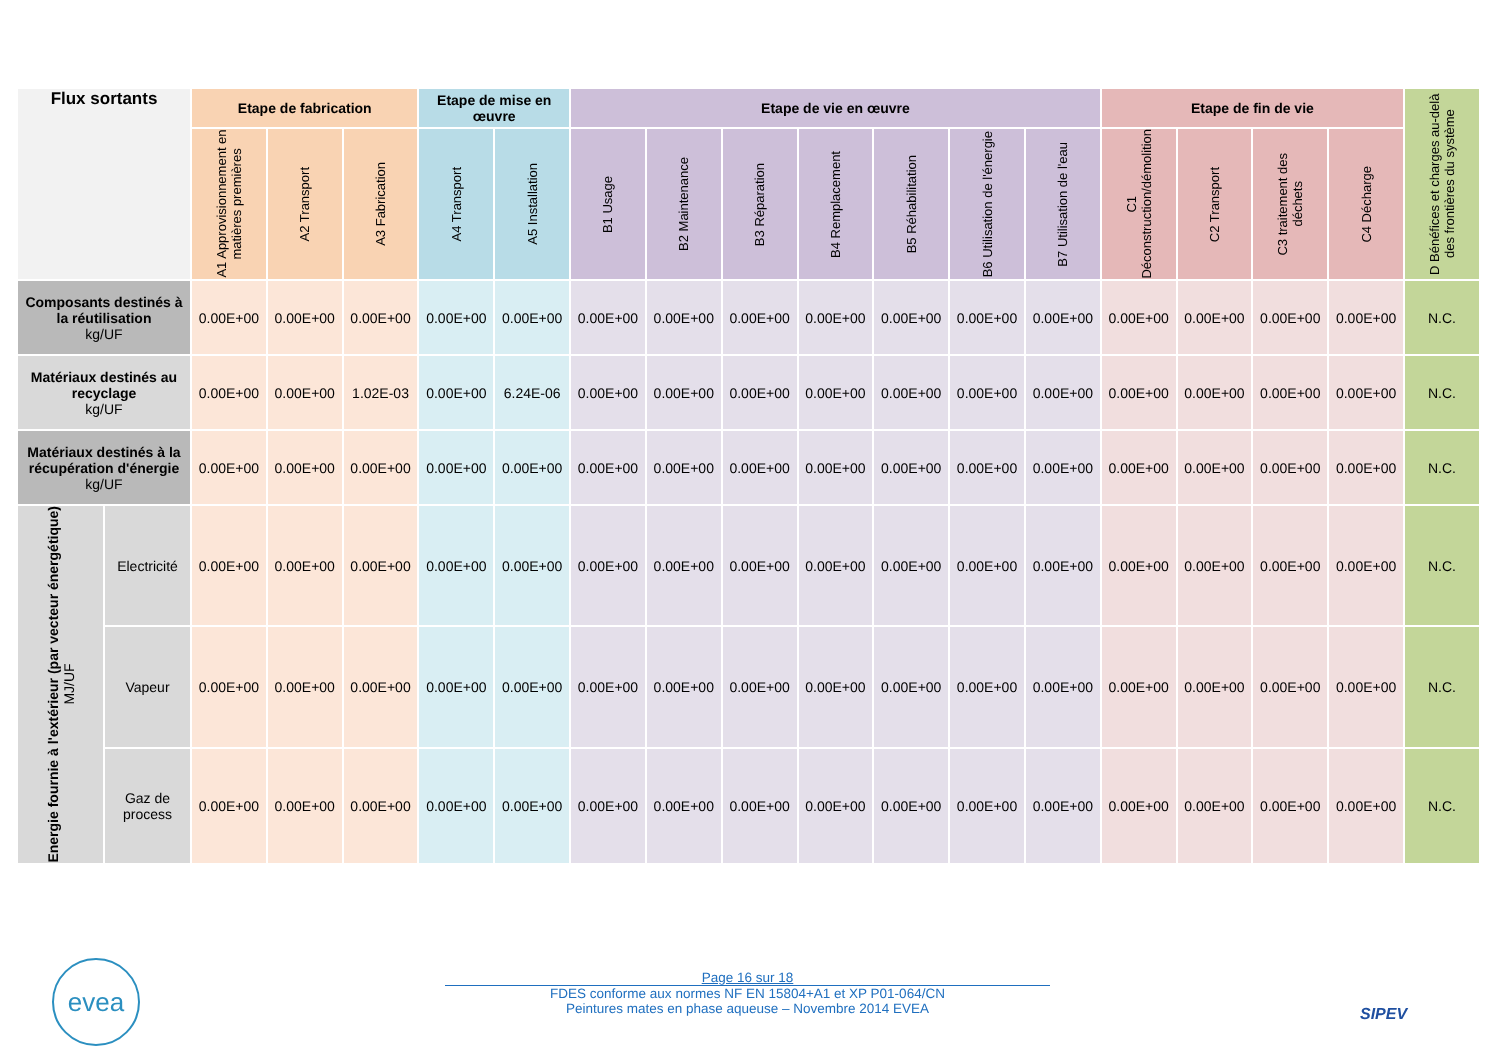| Flux sortants | | Etape de fabrication | | | Etape de mise en œuvre | | Etape de vie en œuvre | | | | | | | Etape de fin de vie | | | | D Bénéfices et charges au-delà des frontières du système |
| --- | --- | --- | --- | --- | --- | --- | --- | --- | --- | --- | --- | --- | --- | --- | --- | --- | --- | --- |
| | | A1 Approvisionnement en matières premières | A2 Transport | A3 Fabrication | A4 Transport | A5 Installation | B1 Usage | B2 Maintenance | B3 Réparation | B4 Remplacement | B5 Réhabilitation | B6 Utilisation de l'énergie | B7 Utilisation de l'eau | C1 Déconstruction/démolition | C2 Transport | C3 traitement des déchets | C4 Décharge | |
| Composants destinés à la réutilisation kg/UF | | 0.00E+00 | 0.00E+00 | 0.00E+00 | 0.00E+00 | 0.00E+00 | 0.00E+00 | 0.00E+00 | 0.00E+00 | 0.00E+00 | 0.00E+00 | 0.00E+00 | 0.00E+00 | 0.00E+00 | 0.00E+00 | 0.00E+00 | 0.00E+00 | N.C. |
| Matériaux destinés au recyclage kg/UF | | 0.00E+00 | 0.00E+00 | 1.02E-03 | 0.00E+00 | 6.24E-06 | 0.00E+00 | 0.00E+00 | 0.00E+00 | 0.00E+00 | 0.00E+00 | 0.00E+00 | 0.00E+00 | 0.00E+00 | 0.00E+00 | 0.00E+00 | 0.00E+00 | N.C. |
| Matériaux destinés à la récupération d'énergie kg/UF | | 0.00E+00 | 0.00E+00 | 0.00E+00 | 0.00E+00 | 0.00E+00 | 0.00E+00 | 0.00E+00 | 0.00E+00 | 0.00E+00 | 0.00E+00 | 0.00E+00 | 0.00E+00 | 0.00E+00 | 0.00E+00 | 0.00E+00 | 0.00E+00 | N.C. |
| Energie fournie à l'extérieur (par vecteur énergétique) MJ/UF | Electricité | 0.00E+00 | 0.00E+00 | 0.00E+00 | 0.00E+00 | 0.00E+00 | 0.00E+00 | 0.00E+00 | 0.00E+00 | 0.00E+00 | 0.00E+00 | 0.00E+00 | 0.00E+00 | 0.00E+00 | 0.00E+00 | 0.00E+00 | 0.00E+00 | N.C. |
| | Vapeur | 0.00E+00 | 0.00E+00 | 0.00E+00 | 0.00E+00 | 0.00E+00 | 0.00E+00 | 0.00E+00 | 0.00E+00 | 0.00E+00 | 0.00E+00 | 0.00E+00 | 0.00E+00 | 0.00E+00 | 0.00E+00 | 0.00E+00 | 0.00E+00 | N.C. |
| | Gaz de process | 0.00E+00 | 0.00E+00 | 0.00E+00 | 0.00E+00 | 0.00E+00 | 0.00E+00 | 0.00E+00 | 0.00E+00 | 0.00E+00 | 0.00E+00 | 0.00E+00 | 0.00E+00 | 0.00E+00 | 0.00E+00 | 0.00E+00 | 0.00E+00 | N.C. |
evea
Page 16 sur 18
FDES conforme aux normes NF EN 15804+A1 et XP P01-064/CN
Peintures mates en phase aqueuse – Novembre 2014 EVEA
SIPEV